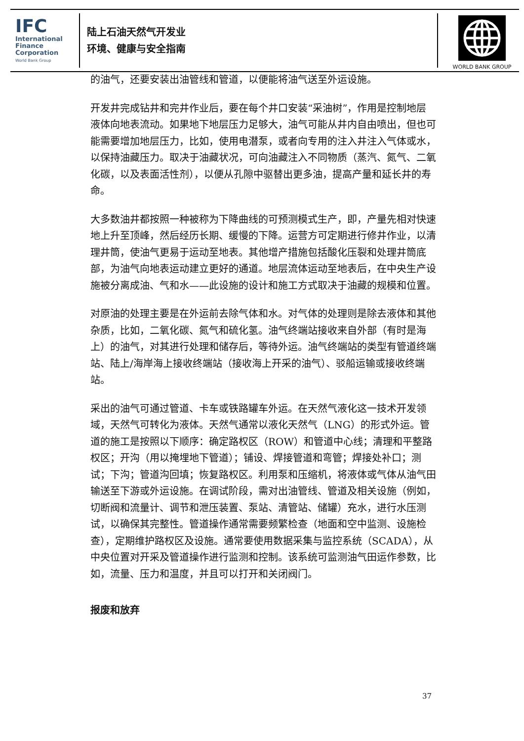IFC
International
Finance
Corporation
World Bank Group
陆上石油天然气开发业
环境、健康与安全指南
WORLD BANK GROUP
的油气，还要安装出油管线和管道，以便能将油气送至外运设施。
开发井完成钻井和完井作业后，要在每个井口安装“采油树”，作用是控制地层液体向地表流动。如果地下地层压力足够大，油气可能从井内自由喷出，但也可能需要增加地层压力，比如，使用电潜泵，或者向专用的注入井注入气体或水，以保持油藏压力。取决于油藏状况，可向油藏注入不同物质（蒸汽、氮气、二氧化碳，以及表面活性剂），以便从孔隙中驱替出更多油，提高产量和延长井的寿命。
大多数油井都按照一种被称为下降曲线的可预测模式生产，即，产量先相对快速地上升至顶峰，然后经历长期、缓慢的下降。运营方可定期进行修井作业，以清理井筒，使油气更易于运动至地表。其他增产措施包括酸化压裂和处理井筒底部，为油气向地表运动建立更好的通道。地层流体运动至地表后，在中央生产设施被分离成油、气和水——此设施的设计和施工方式取决于油藏的规模和位置。
对原油的处理主要是在外运前去除气体和水。对气体的处理则是除去液体和其他杂质，比如，二氧化碳、氮气和硫化氢。油气终端站接收来自外部（有时是海上）的油气，对其进行处理和储存后，等待外运。油气终端站的类型有管道终端站、陆上/海岸海上接收终端站（接收海上开采的油气）、驳船运输或接收终端站。
采出的油气可通过管道、卡车或铁路罐车外运。在天然气液化这一技术开发领域，天然气可转化为液体。天然气通常以液化天然气（LNG）的形式外运。管道的施工是按照以下顺序：确定路权区（ROW）和管道中心线；清理和平整路权区；开沟（用以掩埋地下管道）；铺设、焊接管道和弯管；焊接处补口；测试；下沟；管道沟回填；恢复路权区。利用泵和压缩机，将液体或气体从油气田输送至下游或外运设施。在调试阶段，需对出油管线、管道及相关设施（例如，切断阀和流量计、调节和泄压装置、泵站、清管站、储罐）充水，进行水压测试，以确保其完整性。管道操作通常需要频繁检查（地面和空中监测、设施检查），定期维护路权区及设施。通常要使用数据采集与监控系统（SCADA），从中央位置对开采及管道操作进行监测和控制。该系统可监测油气田运作参数，比如，流量、压力和温度，并且可以打开和关闭阀门。
报废和放弃
37